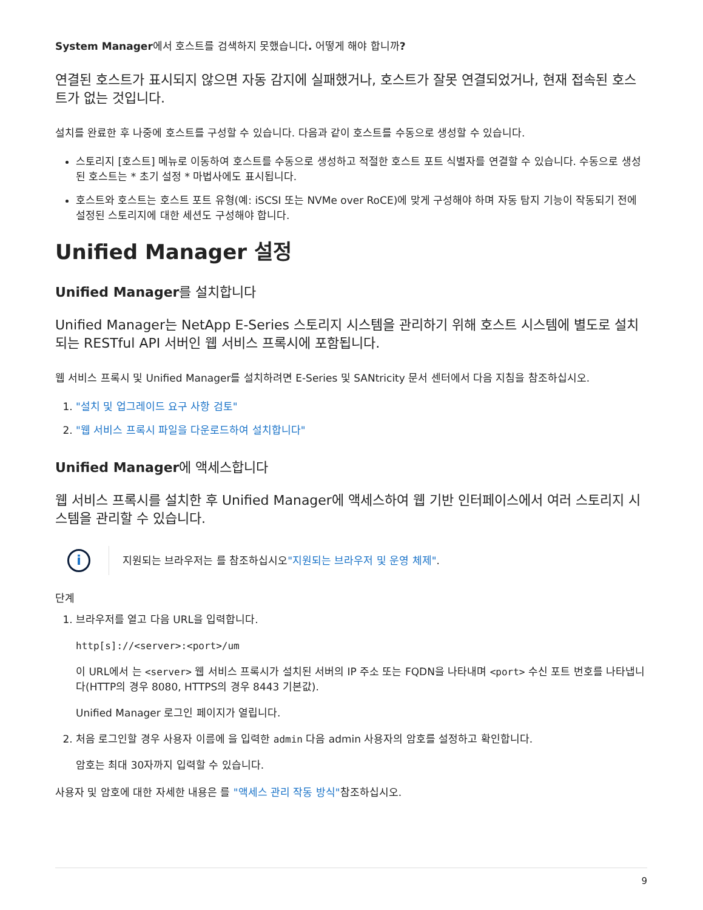System Manager에서 호스트를 검색하지 못했습니다. 어떻게 해야 합니까?
연결된 호스트가 표시되지 않으면 자동 감지에 실패했거나, 호스트가 잘못 연결되었거나, 현재 접속된 호스트가 없는 것입니다.
설치를 완료한 후 나중에 호스트를 구성할 수 있습니다. 다음과 같이 호스트를 수동으로 생성할 수 있습니다.
스토리지 [호스트] 메뉴로 이동하여 호스트를 수동으로 생성하고 적절한 호스트 포트 식별자를 연결할 수 있습니다. 수동으로 생성된 호스트는 * 초기 설정 * 마법사에도 표시됩니다.
호스트와 호스트는 호스트 포트 유형(예: iSCSI 또는 NVMe over RoCE)에 맞게 구성해야 하며 자동 탐지 기능이 작동되기 전에 설정된 스토리지에 대한 세션도 구성해야 합니다.
Unified Manager 설정
Unified Manager를 설치합니다
Unified Manager는 NetApp E-Series 스토리지 시스템을 관리하기 위해 호스트 시스템에 별도로 설치되는 RESTful API 서버인 웹 서비스 프록시에 포함됩니다.
웹 서비스 프록시 및 Unified Manager를 설치하려면 E-Series 및 SANtricity 문서 센터에서 다음 지침을 참조하십시오.
1. "설치 및 업그레이드 요구 사항 검토"
2. "웹 서비스 프록시 파일을 다운로드하여 설치합니다"
Unified Manager에 액세스합니다
웹 서비스 프록시를 설치한 후 Unified Manager에 액세스하여 웹 기반 인터페이스에서 여러 스토리지 시스템을 관리할 수 있습니다.
i
지원되는 브라우저는 를 참조하십시오"지원되는 브라우저 및 운영 체제".
단계
1. 브라우저를 열고 다음 URL을 입력합니다.
http[s]://<server>:<port>/um
이 URL에서 는 <server> 웹 서비스 프록시가 설치된 서버의 IP 주소 또는 FQDN을 나타내며 <port> 수신 포트 번호를 나타냅니다(HTTP의 경우 8080, HTTPS의 경우 8443 기본값).
Unified Manager 로그인 페이지가 열립니다.
2. 처음 로그인할 경우 사용자 이름에 을 입력한 admin 다음 admin 사용자의 암호를 설정하고 확인합니다.
암호는 최대 30자까지 입력할 수 있습니다.
사용자 및 암호에 대한 자세한 내용은 를 "액세스 관리 작동 방식"참조하십시오.
9